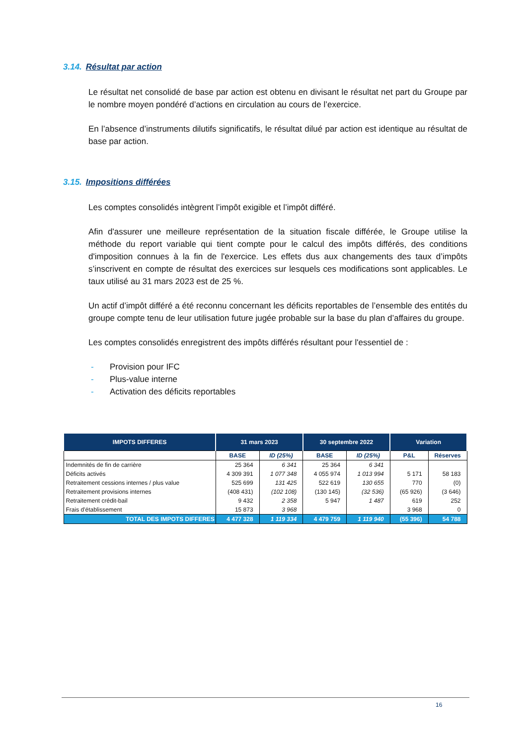3.14. Résultat par action
Le résultat net consolidé de base par action est obtenu en divisant le résultat net part du Groupe par le nombre moyen pondéré d’actions en circulation au cours de l’exercice.
En l’absence d’instruments dilutifs significatifs, le résultat dilué par action est identique au résultat de base par action.
3.15. Impositions différées
Les comptes consolidés intègrent l’impôt exigible et l’impôt différé.
Afin d'assurer une meilleure représentation de la situation fiscale différée, le Groupe utilise la méthode du report variable qui tient compte pour le calcul des impôts différés, des conditions d'imposition connues à la fin de l'exercice. Les effets dus aux changements des taux d’impôts s’inscrivent en compte de résultat des exercices sur lesquels ces modifications sont applicables. Le taux utilisé au 31 mars 2023 est de 25 %.
Un actif d’impôt différé a été reconnu concernant les déficits reportables de l’ensemble des entités du groupe compte tenu de leur utilisation future jugée probable sur la base du plan d’affaires du groupe.
Les comptes consolidés enregistrent des impôts différés résultant pour l'essentiel de :
- Provision pour IFC
- Plus-value interne
- Activation des déficits reportables
| IMPOTS DIFFERES | 31 mars 2023 | | 30 septembre 2022 | | Variation | |
| --- | --- | --- | --- | --- | --- | --- |
| | BASE | ID (25%) | BASE | ID (25%) | P&L | Réserves |
| Indemnités de fin de carrière | 25 364 | 6 341 | 25 364 | 6 341 | | |
| Déficits activés | 4 309 391 | 1 077 348 | 4 055 974 | 1 013 994 | 5 171 | 58 183 |
| Retraitement cessions internes / plus value | 525 699 | 131 425 | 522 619 | 130 655 | 770 | (0) |
| Retraitement provisions internes | (408 431) | (102 108) | (130 145) | (32 536) | (65 926) | (3 646) |
| Retraitement crédit-bail | 9 432 | 2 358 | 5 947 | 1 487 | 619 | 252 |
| Frais d'établissement | 15 873 | 3 968 | | | 3 968 | 0 |
| TOTAL DES IMPOTS DIFFERES | 4 477 328 | 1 119 334 | 4 479 759 | 1 119 940 | (55 396) | 54 788 |
16